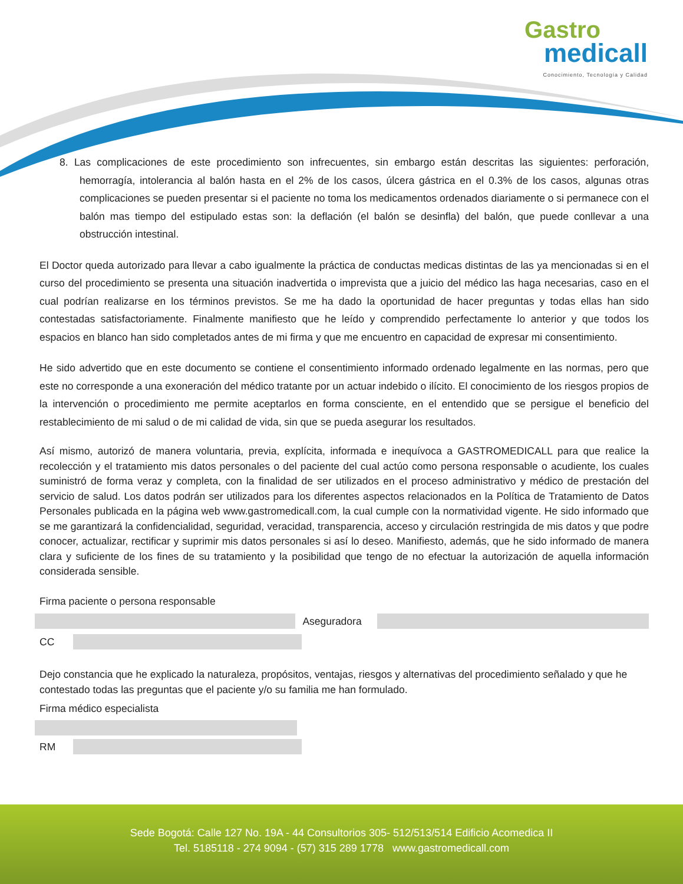Gastro
medicall
Conocimiento, Tecnología y Calidad
8. Las complicaciones de este procedimiento son infrecuentes, sin embargo están descritas las siguientes: perforación, hemorragía, intolerancia al balón hasta en el 2% de los casos, úlcera gástrica en el 0.3% de los casos, algunas otras complicaciones se pueden presentar si el paciente no toma los medicamentos ordenados diariamente o si permanece con el balón mas tiempo del estipulado estas son: la deflación (el balón se desinfla) del balón, que puede conllevar a una obstrucción intestinal.
El Doctor queda autorizado para llevar a cabo igualmente la práctica de conductas medicas distintas de las ya mencionadas si en el curso del procedimiento se presenta una situación inadvertida o imprevista que a juicio del médico las haga necesarias, caso en el cual podrían realizarse en los términos previstos. Se me ha dado la oportunidad de hacer preguntas y todas ellas han sido contestadas satisfactoriamente. Finalmente manifiesto que he leído y comprendido perfectamente lo anterior y que todos los espacios en blanco han sido completados antes de mi firma y que me encuentro en capacidad de expresar mi consentimiento.
He sido advertido que en este documento se contiene el consentimiento informado ordenado legalmente en las normas, pero que este no corresponde a una exoneración del médico tratante por un actuar indebido o ilícito. El conocimiento de los riesgos propios de la intervención o procedimiento me permite aceptarlos en forma consciente, en el entendido que se persigue el beneficio del restablecimiento de mi salud o de mi calidad de vida, sin que se pueda asegurar los resultados.
Así mismo, autorizó de manera voluntaria, previa, explícita, informada e inequívoca a GASTROMEDICALL para que realice la recolección y el tratamiento mis datos personales o del paciente del cual actúo como persona responsable o acudiente, los cuales suministró de forma veraz y completa, con la finalidad de ser utilizados en el proceso administrativo y médico de prestación del servicio de salud. Los datos podrán ser utilizados para los diferentes aspectos relacionados en la Política de Tratamiento de Datos Personales publicada en la página web www.gastromedicall.com, la cual cumple con la normatividad vigente. He sido informado que se me garantizará la confidencialidad, seguridad, veracidad, transparencia, acceso y circulación restringida de mis datos y que podre conocer, actualizar, rectificar y suprimir mis datos personales si así lo deseo. Manifiesto, además, que he sido informado de manera clara y suficiente de los fines de su tratamiento y la posibilidad que tengo de no efectuar la autorización de aquella información considerada sensible.
Firma paciente o persona responsable
Aseguradora
CC
Dejo constancia que he explicado la naturaleza, propósitos, ventajas, riesgos y alternativas del procedimiento señalado y que he contestado todas las preguntas que el paciente y/o su familia me han formulado.
Firma médico especialista
RM
Sede Bogotá: Calle 127 No. 19A - 44 Consultorios 305- 512/513/514 Edificio Acomedica II
Tel. 5185118 - 274 9094 - (57) 315 289 1778 www.gastromedicall.com